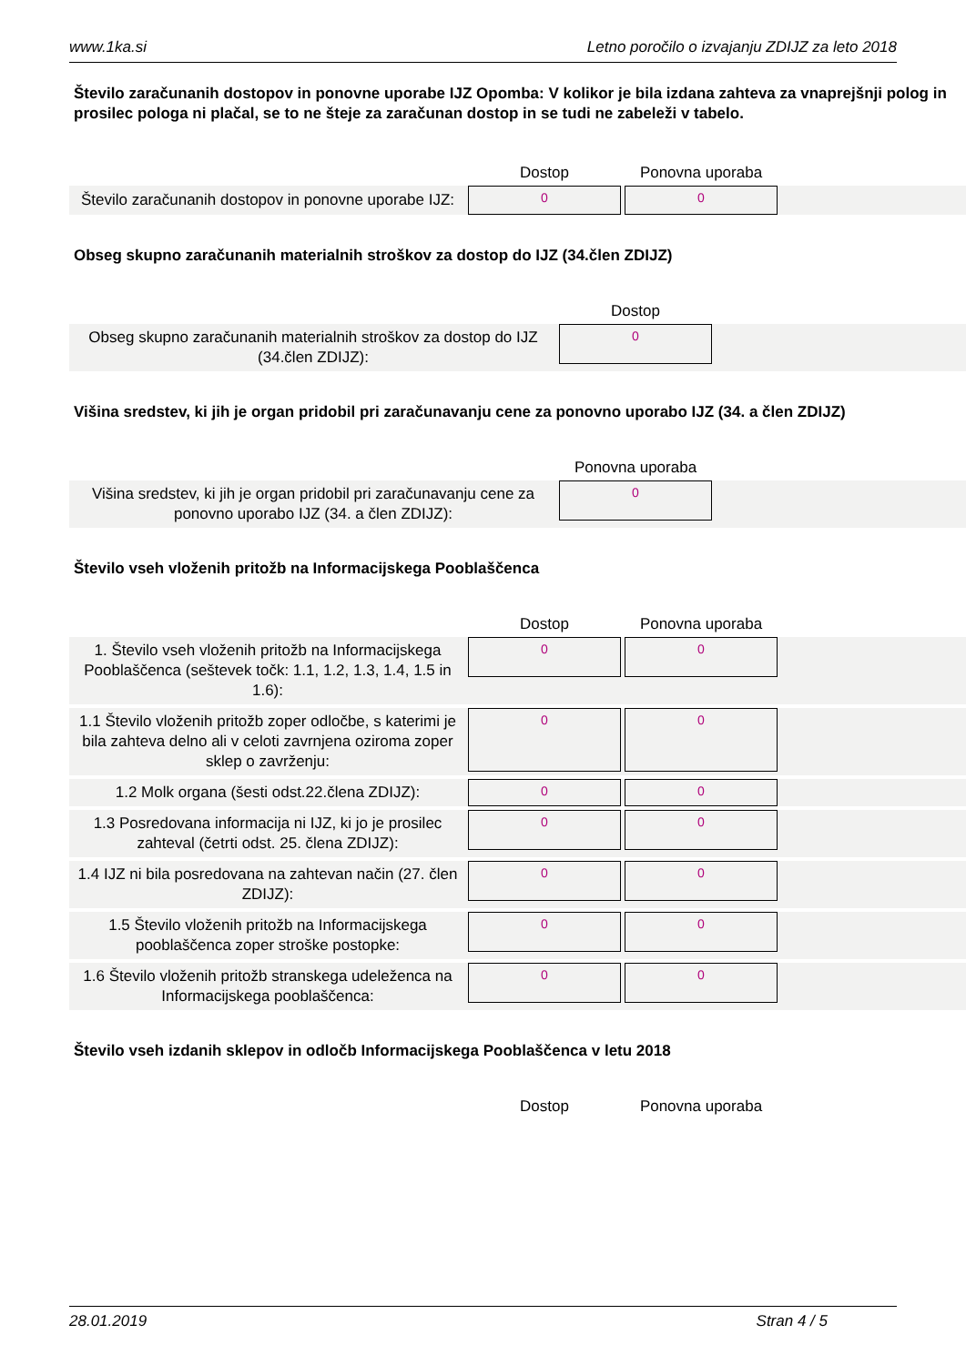www.1ka.si Letno poročilo o izvajanju ZDIJZ za leto 2018
Število zaračunanih dostopov in ponovne uporabe IJZ Opomba: V kolikor je bila izdana zahteva za vnaprejšnji polog in prosilec pologa ni plačal, se to ne šteje za zaračunan dostop in se tudi ne zabeleži v tabelo.
| | Dostop | Ponovna uporaba | |
| --- | --- | --- | --- |
| Število zaračunanih dostopov in ponovne uporabe IJZ: | 0 | 0 | |
Obseg skupno zaračunanih materialnih stroškov za dostop do IJZ (34.člen ZDIJZ)
| | Dostop | |
| --- | --- | --- |
| Obseg skupno zaračunanih materialnih stroškov za dostop do IJZ (34.člen ZDIJZ): | 0 | |
Višina sredstev, ki jih je organ pridobil pri zaračunavanju cene za ponovno uporabo IJZ (34. a člen ZDIJZ)
| | Ponovna uporaba | |
| --- | --- | --- |
| Višina sredstev, ki jih je organ pridobil pri zaračunavanju cene za ponovno uporabo IJZ (34. a člen ZDIJZ): | 0 | |
Število vseh vloženih pritožb na Informacijskega Pooblaščenca
| | Dostop | Ponovna uporaba | |
| --- | --- | --- | --- |
| 1. Število vseh vloženih pritožb na Informacijskega Pooblaščenca (seštevek točk: 1.1, 1.2, 1.3, 1.4, 1.5 in 1.6): | 0 | 0 | |
| 1.1 Število vloženih pritožb zoper odločbe, s katerimi je bila zahteva delno ali v celoti zavrnjena oziroma zoper sklep o zavrženju: | 0 | 0 | |
| 1.2 Molk organa (šesti odst.22.člena ZDIJZ): | 0 | 0 | |
| 1.3 Posredovana informacija ni IJZ, ki jo je prosilec zahteval (četrti odst. 25. člena ZDIJZ): | 0 | 0 | |
| 1.4 IJZ ni bila posredovana na zahtevan način (27. člen ZDIJZ): | 0 | 0 | |
| 1.5 Število vloženih pritožb na Informacijskega pooblaščenca zoper stroške postopke: | 0 | 0 | |
| 1.6 Število vloženih pritožb stranskega udeleženca na Informacijskega pooblaščenca: | 0 | 0 | |
Število vseh izdanih sklepov in odločb Informacijskega Pooblaščenca v letu 2018
| | Dostop | Ponovna uporaba | |
| --- | --- | --- | --- |
28.01.2019 Stran 4 / 5